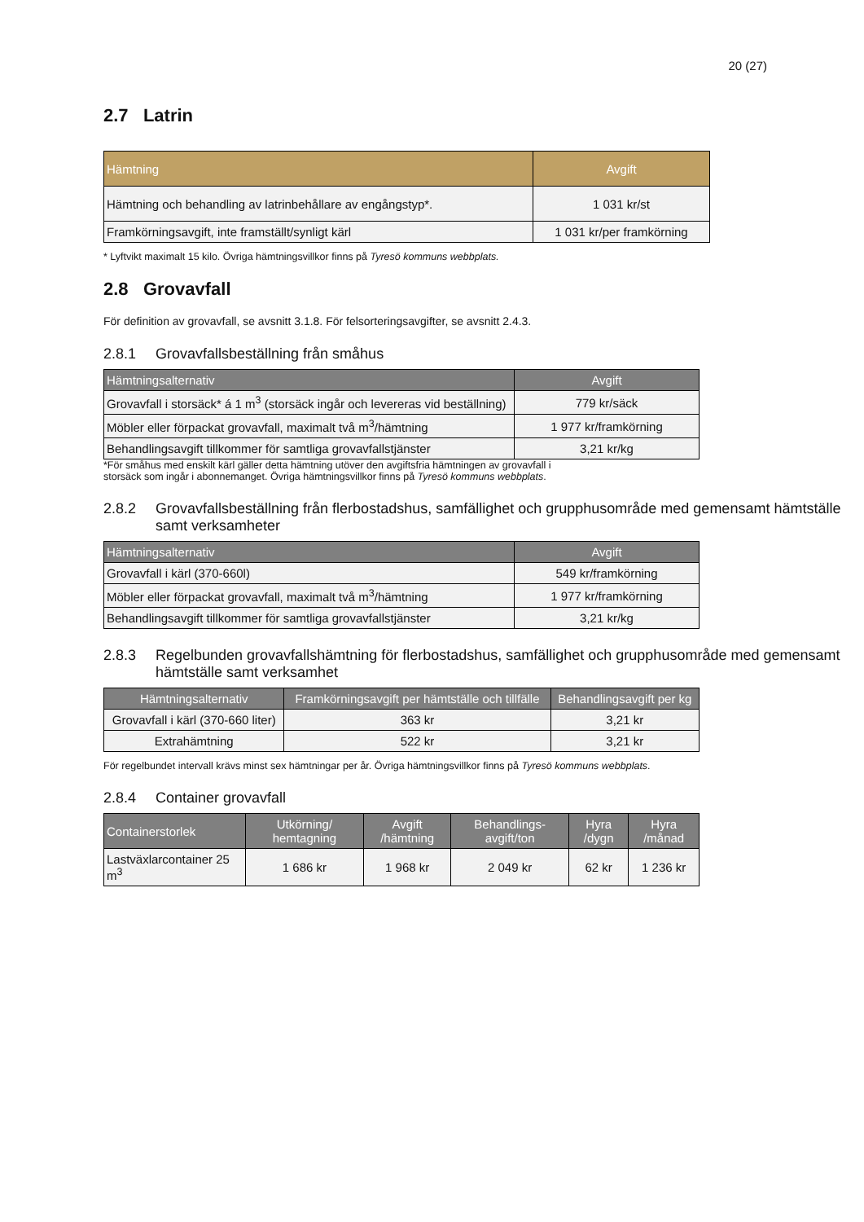20 (27)
2.7 Latrin
| Hämtning | Avgift |
| --- | --- |
| Hämtning och behandling av latrinbehållare av engångstyp*. | 1 031 kr/st |
| Framkörningsavgift, inte framställt/synligt kärl | 1 031 kr/per framkörning |
* Lyftvikt maximalt 15 kilo. Övriga hämtningsvillkor finns på Tyresö kommuns webbplats.
2.8 Grovavfall
För definition av grovavfall, se avsnitt 3.1.8. För felsorteringsavgifter, se avsnitt 2.4.3.
2.8.1 Grovavfallsbeställning från småhus
| Hämtningsalternativ | Avgift |
| --- | --- |
| Grovavfall i storsäck* á 1 m<sup>3</sup> (storsäck ingår och levereras vid beställning) | 779 kr/säck |
| Möbler eller förpackat grovavfall, maximalt två m<sup>3</sup>/hämtning | 1 977 kr/framkörning |
| Behandlingsavgift tillkommer för samtliga grovavfallstjänster | 3,21 kr/kg |
*För småhus med enskilt kärl gäller detta hämtning utöver den avgiftsfria hämtningen av grovavfall i
storsäck som ingår i abonnemanget. Övriga hämtningsvillkor finns på Tyresö kommuns webbplats.
2.8.2 Grovavfallsbeställning från flerbostadshus, samfällighet och grupphusområde med gemensamt hämtställe samt verksamheter
| Hämtningsalternativ | Avgift |
| --- | --- |
| Grovavfall i kärl (370-660l) | 549 kr/framkörning |
| Möbler eller förpackat grovavfall, maximalt två m<sup>3</sup>/hämtning | 1 977 kr/framkörning |
| Behandlingsavgift tillkommer för samtliga grovavfallstjänster | 3,21 kr/kg |
2.8.3 Regelbunden grovavfallshämtning för flerbostadshus, samfällighet och grupphusområde med gemensamt hämtställe samt verksamhet
| Hämtningsalternativ | Framkörningsavgift per hämtställe och tillfälle | Behandlingsavgift per kg |
| --- | --- | --- |
| Grovavfall i kärl (370-660 liter) | 363 kr | 3,21 kr |
| Extrahämtning | 522 kr | 3,21 kr |
För regelbundet intervall krävs minst sex hämtningar per år. Övriga hämtningsvillkor finns på Tyresö kommuns webbplats.
2.8.4 Container grovavfall
| Containerstorlek | Utkörning/ hemtagning | Avgift /hämtning | Behandlings-avgift/ton | Hyra /dygn | Hyra /månad |
| --- | --- | --- | --- | --- | --- |
| Lastväxlarcontainer 25 m<sup>3</sup> | 1 686 kr | 1 968 kr | 2 049 kr | 62 kr | 1 236 kr |